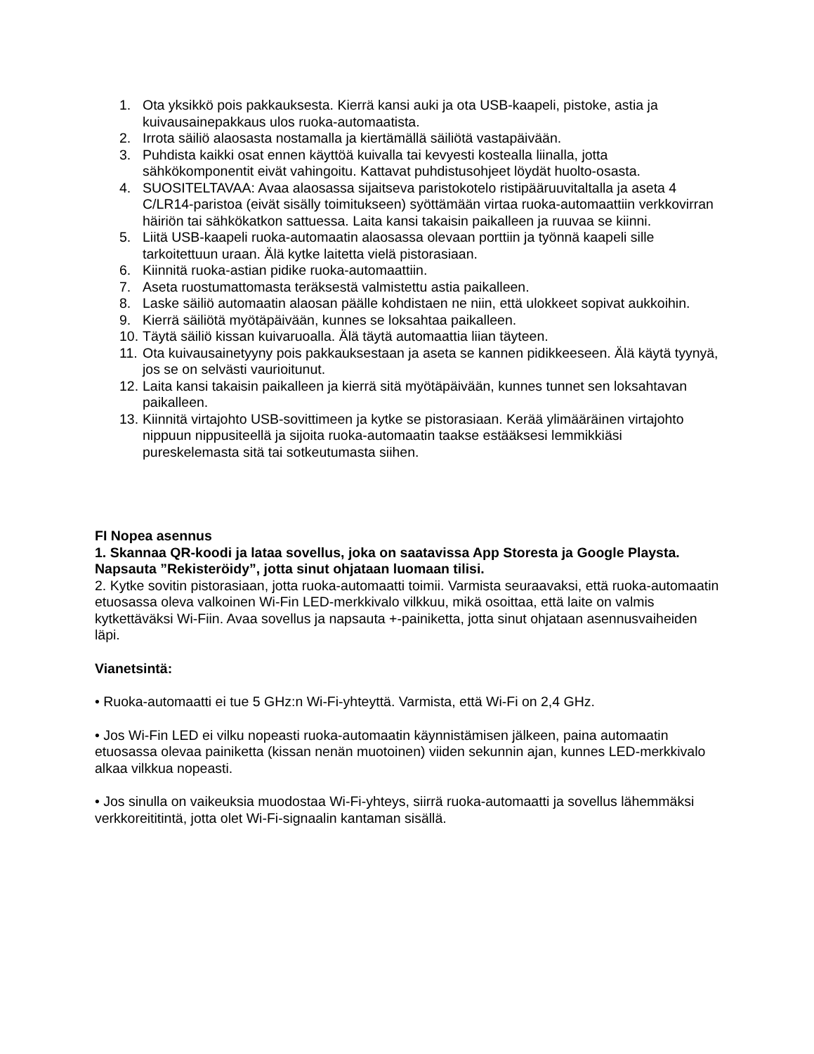1. Ota yksikkö pois pakkauksesta. Kierrä kansi auki ja ota USB-kaapeli, pistoke, astia ja kuivausainepakkaus ulos ruoka-automaatista.
2. Irrota säiliö alaosasta nostamalla ja kiertämällä säiliötä vastapäivään.
3. Puhdista kaikki osat ennen käyttöä kuivalla tai kevyesti kostealla liinalla, jotta sähkökomponentit eivät vahingoitu. Kattavat puhdistusohjeet löydät huolto-osasta.
4. SUOSITELTAVAA: Avaa alaosassa sijaitseva paristokotelo ristipääruuvitaltalla ja aseta 4 C/LR14-paristoa (eivät sisälly toimitukseen) syöttämään virtaa ruoka-automaattiin verkkovirran häiriön tai sähkökatkon sattuessa. Laita kansi takaisin paikalleen ja ruuvaa se kiinni.
5. Liitä USB-kaapeli ruoka-automaatin alaosassa olevaan porttiin ja työnnä kaapeli sille tarkoitettuun uraan. Älä kytke laitetta vielä pistorasiaan.
6. Kiinnitä ruoka-astian pidike ruoka-automaattiin.
7. Aseta ruostumattomasta teräksestä valmistettu astia paikalleen.
8. Laske säiliö automaatin alaosan päälle kohdistaen ne niin, että ulokkeet sopivat aukkoihin.
9. Kierrä säiliötä myötäpäivään, kunnes se loksahtaa paikalleen.
10. Täytä säiliö kissan kuivaruoalla. Älä täytä automaattia liian täyteen.
11. Ota kuivausainetyyny pois pakkauksestaan ja aseta se kannen pidikkeeseen. Älä käytä tyynyä, jos se on selvästi vaurioitunut.
12. Laita kansi takaisin paikalleen ja kierrä sitä myötäpäivään, kunnes tunnet sen loksahtavan paikalleen.
13. Kiinnitä virtajohto USB-sovittimeen ja kytke se pistorasiaan. Kerää ylimääräinen virtajohto nippuun nippusiteellä ja sijoita ruoka-automaatin taakse estääksesi lemmikkiäsi pureskelemasta sitä tai sotkeutumasta siihen.
FI Nopea asennus
1. Skannaa QR-koodi ja lataa sovellus, joka on saatavissa App Storesta ja Google Playsta. Napsauta ”Rekisteröidy”, jotta sinut ohjataan luomaan tilisi.
2. Kytke sovitin pistorasiaan, jotta ruoka-automaatti toimii. Varmista seuraavaksi, että ruoka-automaatin etuosassa oleva valkoinen Wi-Fin LED-merkkivalo vilkkuu, mikä osoittaa, että laite on valmis kytkettäväksi Wi-Fiin. Avaa sovellus ja napsauta +-painiketta, jotta sinut ohjataan asennusvaiheiden läpi.
Vianetsintä:
• Ruoka-automaatti ei tue 5 GHz:n Wi-Fi-yhteyttä. Varmista, että Wi-Fi on 2,4 GHz.
• Jos Wi-Fin LED ei vilku nopeasti ruoka-automaatin käynnistämisen jälkeen, paina automaatin etuosassa olevaa painiketta (kissan nenän muotoinen) viiden sekunnin ajan, kunnes LED-merkkivalo alkaa vilkkua nopeasti.
• Jos sinulla on vaikeuksia muodostaa Wi-Fi-yhteys, siirrä ruoka-automaatti ja sovellus lähemmäksi verkkoreititintä, jotta olet Wi-Fi-signaalin kantaman sisällä.